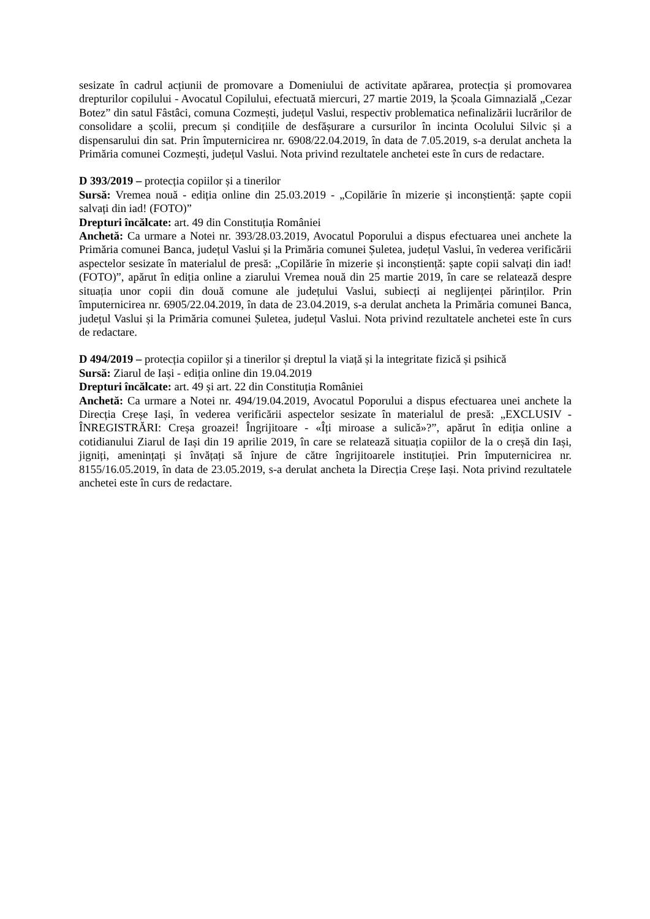sesizate în cadrul acțiunii de promovare a Domeniului de activitate apărarea, protecția și promovarea drepturilor copilului - Avocatul Copilului, efectuată miercuri, 27 martie 2019, la Școala Gimnazială „Cezar Botez” din satul Fâstâci, comuna Cozmești, județul Vaslui, respectiv problematica nefinalizării lucrărilor de consolidare a școlii, precum și condițiile de desfășurare a cursurilor în incinta Ocolului Silvic și a dispensarului din sat. Prin împuternicirea nr. 6908/22.04.2019, în data de 7.05.2019, s-a derulat ancheta la Primăria comunei Cozmești, județul Vaslui. Nota privind rezultatele anchetei este în curs de redactare.
D 393/2019 – protecția copiilor și a tinerilor
Sursă: Vremea nouă - ediția online din 25.03.2019 - „Copilărie în mizerie și inconștiență: șapte copii salvați din iad! (FOTO)”
Drepturi încălcate: art. 49 din Constituția României
Anchetă: Ca urmare a Notei nr. 393/28.03.2019, Avocatul Poporului a dispus efectuarea unei anchete la Primăria comunei Banca, județul Vaslui și la Primăria comunei Șuletea, județul Vaslui, în vederea verificării aspectelor sesizate în materialul de presă: „Copilărie în mizerie și inconștiență: șapte copii salvați din iad! (FOTO)”, apărut în ediția online a ziarului Vremea nouă din 25 martie 2019, în care se relatează despre situația unor copii din două comune ale județului Vaslui, subiecți ai neglijenței părinților. Prin împuternicirea nr. 6905/22.04.2019, în data de 23.04.2019, s-a derulat ancheta la Primăria comunei Banca, județul Vaslui și la Primăria comunei Șuletea, județul Vaslui. Nota privind rezultatele anchetei este în curs de redactare.
D 494/2019 – protecția copiilor și a tinerilor și dreptul la viață și la integritate fizică și psihică
Sursă: Ziarul de Iași - ediția online din 19.04.2019
Drepturi încălcate: art. 49 și art. 22 din Constituția României
Anchetă: Ca urmare a Notei nr. 494/19.04.2019, Avocatul Poporului a dispus efectuarea unei anchete la Direcția Creșe Iași, în vederea verificării aspectelor sesizate în materialul de presă: „EXCLUSIV - ÎNREGISTRĂRI: Creșa groazei! Îngrijitoare - «Îți miroase a sulică»?”, apărut în ediția online a cotidianului Ziarul de Iași din 19 aprilie 2019, în care se relatează situația copiilor de la o creșă din Iași, jigniți, amenințați și învățați să înjure de către îngrijitoarele instituției. Prin împuternicirea nr. 8155/16.05.2019, în data de 23.05.2019, s-a derulat ancheta la Direcția Creșe Iași. Nota privind rezultatele anchetei este în curs de redactare.